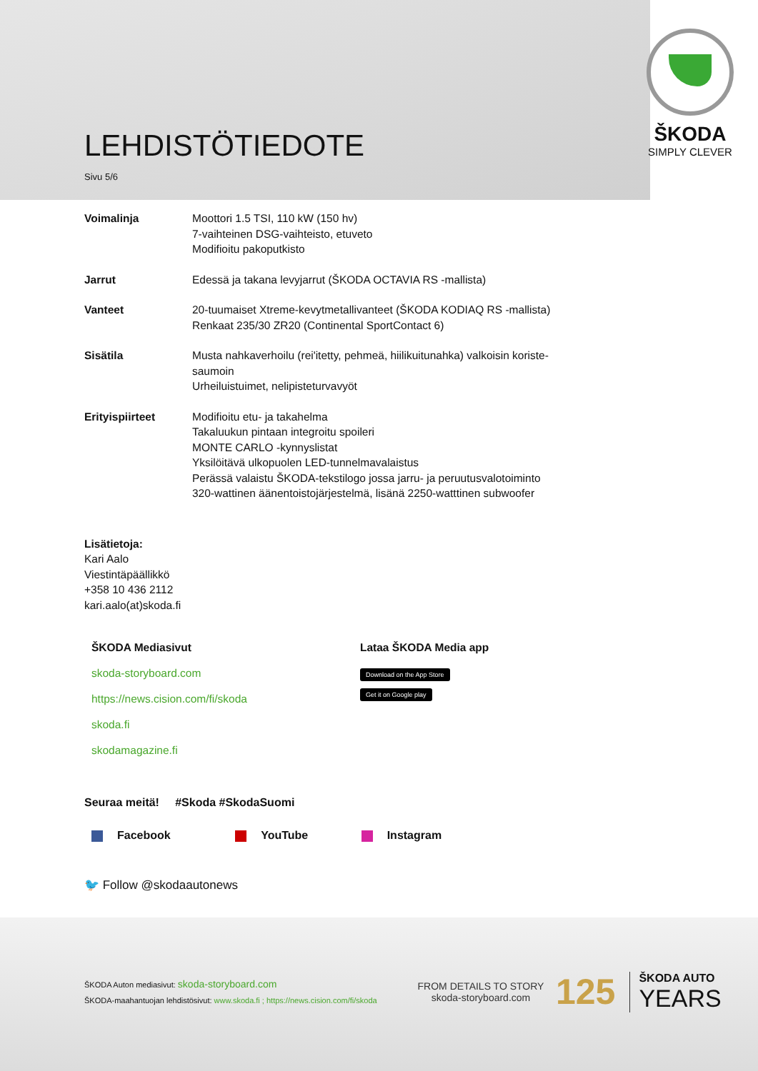ŠKODA
SIMPLY CLEVER
LEHDISTÖTIEDOTE
Sivu 5/6
| Voimalinja | Moottori 1.5 TSI, 110 kW (150 hv) 7-vaihteinen DSG-vaihteisto, etuveto Modifioitu pakoputkisto |
| Jarrut | Edessä ja takana levyjarrut (ŠKODA OCTAVIA RS -mallista) |
| Vanteet | 20-tuumaiset Xtreme-kevytmetallivanteet (ŠKODA KODIAQ RS -mallista) Renkaat 235/30 ZR20 (Continental SportContact 6) |
| Sisätila | Musta nahkaverhoilu (rei'itetty, pehmeä, hiilikuitunahka) valkoisin koriste- saumoin Urheiluistuimet, nelipisteturvavyöt |
| Erityispiirteet | Modifioitu etu- ja takahelma Takaluukun pintaan integroitu spoileri MONTE CARLO -kynnyslistat Yksilöitävä ulkopuolen LED-tunnelmavalaistus Perässä valaistu ŠKODA-tekstilogo jossa jarru- ja peruutusvalotoiminto 320-wattinen äänentoistojärjestelmä, lisänä 2250-watttinen subwoofer |
Lisätietoja:
Kari Aalo
Viestintäpäällikkö
+358 10 436 2112
kari.aalo(at)skoda.fi
ŠKODA Mediasivut
skoda-storyboard.com
https://news.cision.com/fi/skoda
skoda.fi
skodamagazine.fi
Lataa ŠKODA Media app
Download on the App Store
Get it on Google play
Seuraa meitä! #Skoda #SkodaSuomi
Facebook YouTube Instagram
🐦 Follow @skodaautonews
ŠKODA Auton mediasivut: skoda-storyboard.com
ŠKODA-maahantuojan lehdistösivut: www.skoda.fi ; https://news.cision.com/fi/skoda
FROM DETAILS TO STORY
skoda-storyboard.com
125
ŠKODA AUTO
YEARS